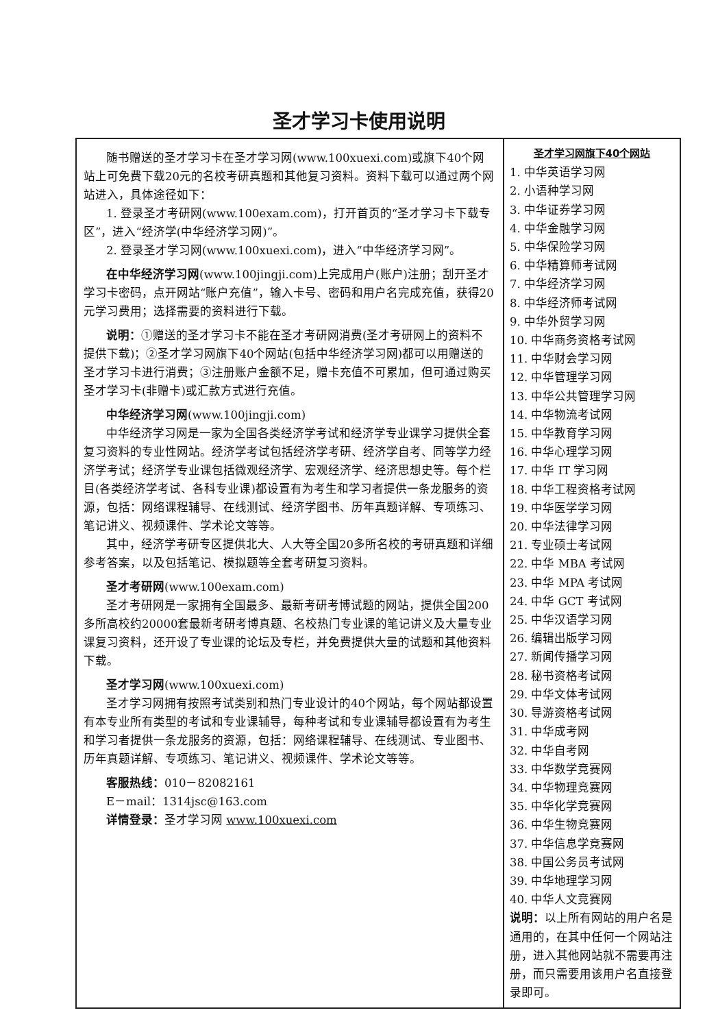圣才学习卡使用说明
随书赠送的圣才学习卡在圣才学习网(www.100xuexi.com)或旗下40个网站上可免费下载20元的名校考研真题和其他复习资料。资料下载可以通过两个网站进入，具体途径如下：
1. 登录圣才考研网(www.100exam.com)，打开首页的“圣才学习卡下载专区”，进入“经济学(中华经济学习网)”。
2. 登录圣才学习网(www.100xuexi.com)，进入“中华经济学习网”。
在中华经济学习网(www.100jingji.com)上完成用户(账户)注册；刮开圣才学习卡密码，点开网站“账户充值”，输入卡号、密码和用户名完成充值，获得20元学习费用；选择需要的资料进行下载。
说明：①赠送的圣才学习卡不能在圣才考研网消费(圣才考研网上的资料不提供下载)；②圣才学习网旗下40个网站(包括中华经济学习网)都可以用赠送的圣才学习卡进行消费；③注册账户金额不足，赠卡充值不可累加，但可通过购买圣才学习卡(非赠卡)或汇款方式进行充值。
中华经济学习网(www.100jingji.com)
中华经济学习网是一家为全国各类经济学考试和经济学专业课学习提供全套复习资料的专业性网站。经济学考试包括经济学考研、经济学自考、同等学力经济学考试；经济学专业课包括微观经济学、宏观经济学、经济思想史等。每个栏目(各类经济学考试、各科专业课)都设置有为考生和学习者提供一条龙服务的资源，包括：网络课程辅导、在线测试、经济学图书、历年真题详解、专项练习、笔记讲义、视频课件、学术论文等等。
其中，经济学考研专区提供北大、人大等全国20多所名校的考研真题和详细参考答案，以及包括笔记、模拟题等全套考研复习资料。
圣才考研网(www.100exam.com)
圣才考研网是一家拥有全国最多、最新考研考博试题的网站，提供全国200多所高校约20000套最新考研考博真题、名校热门专业课的笔记讲义及大量专业课复习资料，还开设了专业课的论坛及专栏，并免费提供大量的试题和其他资料下载。
圣才学习网(www.100xuexi.com)
圣才学习网拥有按照考试类别和热门专业设计的40个网站，每个网站都设置有本专业所有类型的考试和专业课辅导，每种考试和专业课辅导都设置有为考生和学习者提供一条龙服务的资源，包括：网络课程辅导、在线测试、专业图书、历年真题详解、专项练习、笔记讲义、视频课件、学术论文等等。
客服热线：010－82082161
E－mail：1314jsc@163.com
详情登录：圣才学习网 www.100xuexi.com
圣才学习网旗下40个网站
1. 中华英语学习网
2. 小语种学习网
3. 中华证券学习网
4. 中华金融学习网
5. 中华保险学习网
6. 中华精算师考试网
7. 中华经济学习网
8. 中华经济师考试网
9. 中华外贸学习网
10. 中华商务资格考试网
11. 中华财会学习网
12. 中华管理学习网
13. 中华公共管理学习网
14. 中华物流考试网
15. 中华教育学习网
16. 中华心理学习网
17. 中华 IT 学习网
18. 中华工程资格考试网
19. 中华医学学习网
20. 中华法律学习网
21. 专业硕士考试网
22. 中华 MBA 考试网
23. 中华 MPA 考试网
24. 中华 GCT 考试网
25. 中华汉语学习网
26. 编辑出版学习网
27. 新闻传播学习网
28. 秘书资格考试网
29. 中华文体考试网
30. 导游资格考试网
31. 中华成考网
32. 中华自考网
33. 中华数学竞赛网
34. 中华物理竞赛网
35. 中华化学竞赛网
36. 中华生物竞赛网
37. 中华信息学竞赛网
38. 中国公务员考试网
39. 中华地理学习网
40. 中华人文竞赛网
说明：以上所有网站的用户名是通用的，在其中任何一个网站注册，进入其他网站就不需要再注册，而只需要用该用户名直接登录即可。